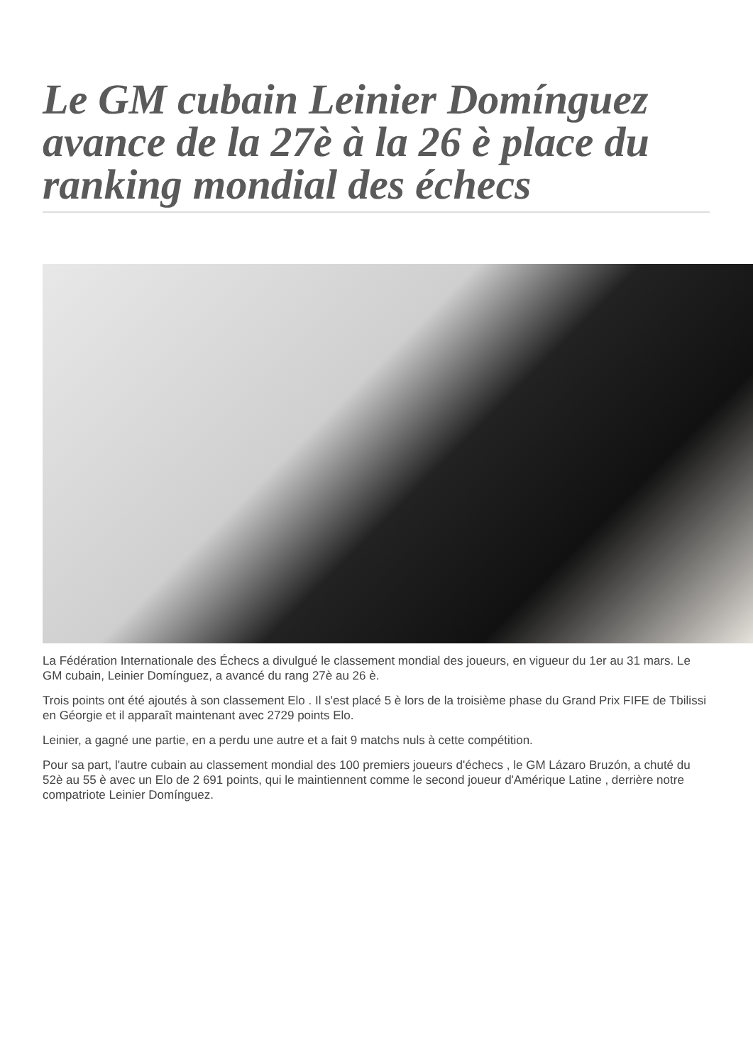Le GM cubain Leinier Domínguez avance de la 27è à la 26 è place du ranking mondial des échecs
La Fédération Internationale des Échecs a divulgué le classement mondial des joueurs, en vigueur du 1er au 31 mars. Le GM cubain, Leinier Domínguez, a avancé du rang 27è au 26 è.
Trois points ont été ajoutés à son classement Elo . Il s'est placé 5 è lors de la troisième phase du Grand Prix FIFE de Tbilissi en Géorgie et il apparaît maintenant avec 2729 points Elo.
Leinier, a gagné une partie, en a perdu une autre et a fait 9 matchs nuls à cette compétition.
Pour sa part, l'autre cubain au classement mondial des 100 premiers joueurs d'échecs , le GM Lázaro Bruzón, a chuté du 52è au 55 è avec un Elo de 2 691 points, qui le maintiennent comme le second joueur d'Amérique Latine , derrière notre compatriote Leinier Domínguez.